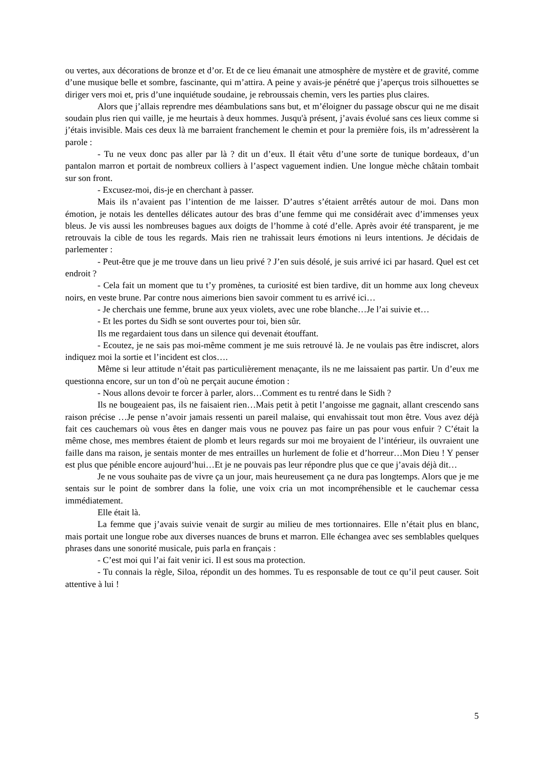ou vertes, aux décorations de bronze et d’or. Et de ce lieu émanait une atmosphère de mystère et de gravité, comme d’une musique belle et sombre, fascinante, qui m’attira. A peine y avais-je pénétré que j’aperçus trois silhouettes se diriger vers moi et, pris d’une inquiétude soudaine, je rebroussais chemin, vers les parties plus claires.
Alors que j’allais reprendre mes déambulations sans but, et m’éloigner du passage obscur qui ne me disait soudain plus rien qui vaille, je me heurtais à deux hommes. Jusqu'à présent, j’avais évolué sans ces lieux comme si j’étais invisible. Mais ces deux là me barraient franchement le chemin et pour la première fois, ils m’adressèrent la parole :
- Tu ne veux donc pas aller par là ? dit un d’eux. Il était vêtu d’une sorte de tunique bordeaux, d’un pantalon marron et portait de nombreux colliers à l’aspect vaguement indien. Une longue mèche châtain tombait sur son front.
- Excusez-moi, dis-je en cherchant à passer.
Mais ils n’avaient pas l’intention de me laisser. D’autres s’étaient arrêtés autour de moi. Dans mon émotion, je notais les dentelles délicates autour des bras d’une femme qui me considérait avec d’immenses yeux bleus. Je vis aussi les nombreuses bagues aux doigts de l’homme à coté d’elle. Après avoir été transparent, je me retrouvais la cible de tous les regards. Mais rien ne trahissait leurs émotions ni leurs intentions. Je décidais de parlementer :
- Peut-être que je me trouve dans un lieu privé ? J’en suis désolé, je suis arrivé ici par hasard. Quel est cet endroit ?
- Cela fait un moment que tu t’y promènes, ta curiosité est bien tardive, dit un homme aux long cheveux noirs, en veste brune. Par contre nous aimerions bien savoir comment tu es arrivé ici…
- Je cherchais une femme, brune aux yeux violets, avec une robe blanche…Je l’ai suivie et…
- Et les portes du Sidh se sont ouvertes pour toi, bien sûr.
Ils me regardaient tous dans un silence qui devenait étouffant.
- Ecoutez, je ne sais pas moi-même comment je me suis retrouvé là. Je ne voulais pas être indiscret, alors indiquez moi la sortie et l’incident est clos….
Même si leur attitude n’était pas particulièrement menaçante, ils ne me laissaient pas partir. Un d’eux me questionna encore, sur un ton d’où ne perçait aucune émotion :
- Nous allons devoir te forcer à parler, alors…Comment es tu rentré dans le Sidh ?
Ils ne bougeaient pas, ils ne faisaient rien…Mais petit à petit l’angoisse me gagnait, allant crescendo sans raison précise …Je pense n’avoir jamais ressenti un pareil malaise, qui envahissait tout mon être. Vous avez déjà fait ces cauchemars où vous êtes en danger mais vous ne pouvez pas faire un pas pour vous enfuir ? C’était la même chose, mes membres étaient de plomb et leurs regards sur moi me broyaient de l’intérieur, ils ouvraient une faille dans ma raison, je sentais monter de mes entrailles un hurlement de folie et d’horreur…Mon Dieu ! Y penser est plus que pénible encore aujourd’hui…Et je ne pouvais pas leur répondre plus que ce que j’avais déjà dit…
Je ne vous souhaite pas de vivre ça un jour, mais heureusement ça ne dura pas longtemps. Alors que je me sentais sur le point de sombrer dans la folie, une voix cria un mot incompréhensible et le cauchemar cessa immédiatement.
Elle était là.
La femme que j’avais suivie venait de surgir au milieu de mes tortionnaires. Elle n’était plus en blanc, mais portait une longue robe aux diverses nuances de bruns et marron. Elle échangea avec ses semblables quelques phrases dans une sonorité musicale, puis parla en français :
- C’est moi qui l’ai fait venir ici. Il est sous ma protection.
- Tu connais la règle, Siloa, répondit un des hommes. Tu es responsable de tout ce qu’il peut causer. Soit attentive à lui !
5